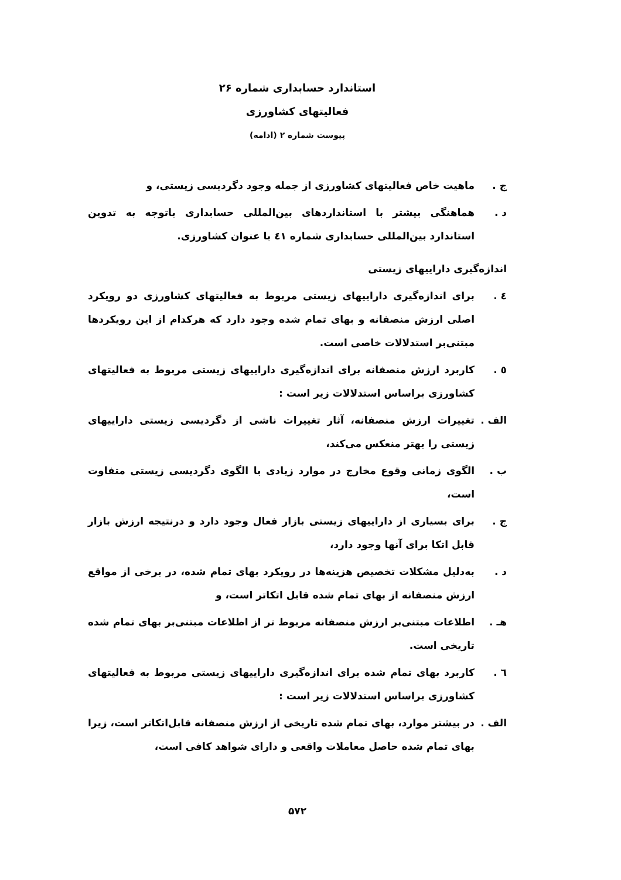استاندارد حسابداری شماره ۲۶
فعالیتهای کشاورزی
پیوست شماره ۲ (ادامه)
ج . ماهیت خاص فعالیتهای کشاورزی از جمله وجود دگردیسی زیستی، و
د . هماهنگی بیشتر با استانداردهای بین‌المللی حسابداری باتوجه به تدوین استاندارد بین‌المللی حسابداری شماره ٤١ با عنوان کشاورزی.
اندازه‌گیری داراییهای زیستی
٤ . برای اندازه‌گیری داراییهای زیستی مربوط به فعالیتهای کشاورزی دو رویکرد اصلی ارزش منصفانه و بهای تمام شده وجود دارد که هرکدام از این رویکردها مبتنی‌بر استدلالات خاصی است.
٥ . کاربرد ارزش منصفانه برای اندازه‌گیری داراییهای زیستی مربوط به فعالیتهای کشاورزی براساس استدلالات زیر است :
الف . تغییرات ارزش منصفانه، آثار تغییرات ناشی از دگردیسی زیستی داراییهای زیستی را بهتر منعکس می‌کند،
ب . الگوی زمانی وقوع مخارج در موارد زیادی با الگوی دگردیسی زیستی متفاوت است،
ج . برای بسیاری از داراییهای زیستی بازار فعال وجود دارد و درنتیجه ارزش بازار قابل اتکا برای آنها وجود دارد،
د . به‌دلیل مشکلات تخصیص هزینه‌ها در رویکرد بهای تمام شده، در برخی از مواقع ارزش منصفانه از بهای تمام شده قابل اتکاتر است، و
هـ . اطلاعات مبتنی‌بر ارزش منصفانه مربوط تر از اطلاعات مبتنی‌بر بهای تمام شده تاریخی است.
٦ . کاربرد بهای تمام شده برای اندازه‌گیری داراییهای زیستی مربوط به فعالیتهای کشاورزی براساس استدلالات زیر است :
الف . در بیشتر موارد، بهای تمام شده تاریخی از ارزش منصفانه قابل‌اتکاتر است، زیرا بهای تمام شده حاصل معاملات واقعی و دارای شواهد کافی است،
۵۷۲